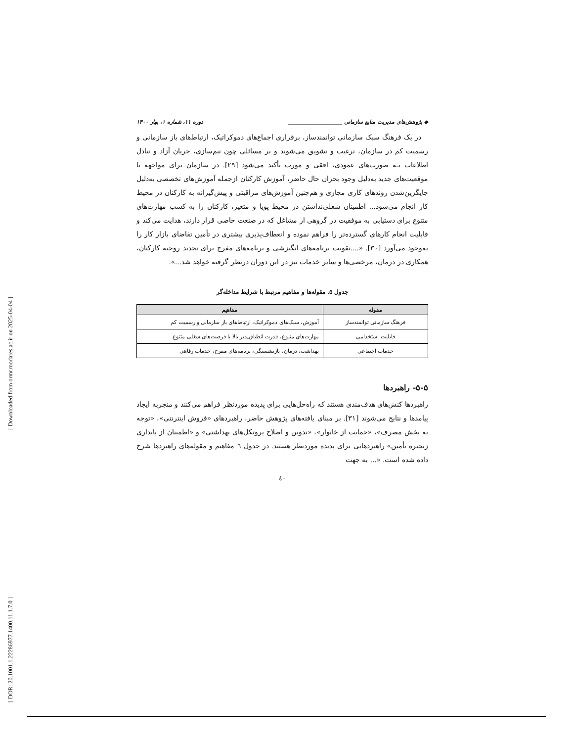[ Downloaded from ormr.modares.ac.ir on 2025-04-04 ]
[ DOR: 20.1001.1.22286977.1400.11.1.7.0 ]
◆ پژوهش‌های مدیریت منابع سازمانی ____________________ دوره ۱۱، شماره ۱، بهار ۱۴۰۰
در یک فرهنگ سبک سازمانی توانمندساز، برقراری اجماع‌های دموکراتیک، ارتباط‌های باز سازمانی و رسمیت کم در سازمان، ترغیب و تشویق می‌شوند و بر مسائلی چون تیم‌سازی، جریان آزاد و تبادل اطلاعات بـه صورت‌های عمودی، افقی و مورب تأکید می‌شود [۲۹]. در سازمان برای مواجهه با موقعیت‌های جدید به‌دلیل وجود بحران حال حاضر، آموزش کارکنان ازجمله آموزش‌های تخصصی به‌دلیل جایگزین‌شدن روندهای کاری مجازی و هم‌چنین آموزش‌های مراقبتی و پیش‌گیرانه به کارکنان در محیط کار انجام می‌شود... اطمینان شغلی‌نداشتن در محیط پویا و متغیر، کارکنان را به کسب مهارت‌های متنوع برای دستیابی به موفقیت در گروهی از مشاغل که در صنعت خاصی قرار دارند، هدایت می‌کند و قابلیت انجام کارهای گسترده‌تر را فراهم نموده و انعطاف‌پذیری بیشتری در تأمین تقاضای بازار کار را به‌وجود می‌آورد [۳۰]. «....تقویت برنامه‌های انگیزشی و برنامه‌های مفرح برای تجدید روحیه کارکنان، همکاری در درمان، مرخصی‌ها و سایر خدمات نیز در این دوران درنظر گرفته خواهد شد...».
جدول ۵. مقوله‌ها و مفاهیم مرتبط با شرایط مداخله‌گر
| مقوله | مفاهیم |
| --- | --- |
| فرهنگ سازمانی توانمندساز | آموزش، سبک‌های دموکراتیک، ارتباط‌های باز سازمانی و رسمیت کم |
| قابلیت استخدامی | مهارت‌های متنوع، قدرت انطباق‌پذیر بالا با فرصت‌های شغلی متنوع |
| خدمات اجتماعی | بهداشت، درمان، بازنشستگی، برنامه‌های مفرح، خدمات رفاهی |
۵-۵- راهبردها
راهبردها کنش‌های هدف‌مندی هستند که راه‌حل‌هایی برای پدیده موردنظر فراهم می‌کنند و منجربه ایجاد پیامدها و نتایج می‌شوند [۳۱]. بر مبنای یافته‌های پژوهش حاضر، راهبردهای «فروش اینترنتی»، «توجه به بخش مصرف»، «حمایت از خانوار»، «تدوین و اصلاح پروتکل‌های بهداشتی» و «اطمینان از پایداری زنجیره تأمین» راهبردهایی برای پدیده موردنظر هستند. در جدول ٦ مفاهیم و مقوله‌های راهبردها شرح داده شده است. «... به جهت
٤٠